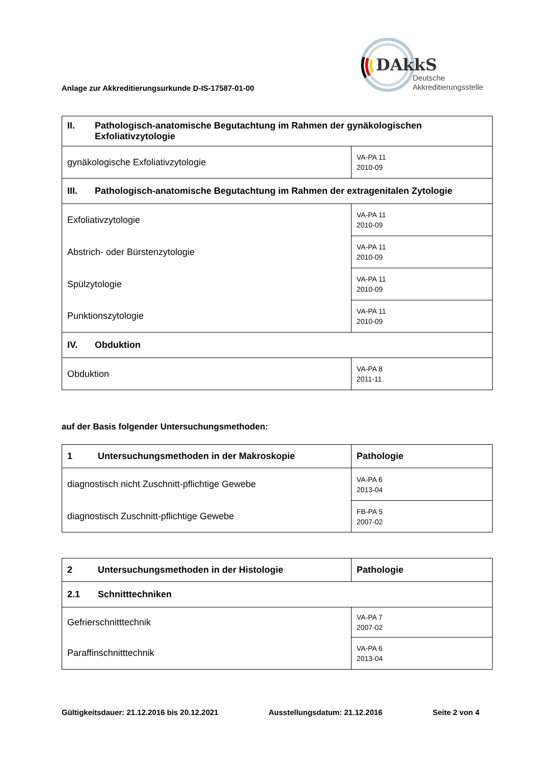Anlage zur Akkreditierungsurkunde D-IS-17587-01-00
DAkkS
Deutsche
Akkreditierungsstelle
| II. Pathologisch-anatomische Begutachtung im Rahmen der gynäkologischen Exfoliativzytologie | |
| --- | --- |
| gynäkologische Exfoliativzytologie | VA-PA 11 2010-09 |
| III. Pathologisch-anatomische Begutachtung im Rahmen der extragenitalen Zytologie | |
| Exfoliativzytologie | VA-PA 11 2010-09 |
| Abstrich- oder Bürstenzytologie | VA-PA 11 2010-09 |
| Spülzytologie | VA-PA 11 2010-09 |
| Punktionszytologie | VA-PA 11 2010-09 |
| IV. Obduktion | |
| Obduktion | VA-PA 8 2011-11 |
auf der Basis folgender Untersuchungsmethoden:
| 1 Untersuchungsmethoden in der Makroskopie | Pathologie |
| --- | --- |
| diagnostisch nicht Zuschnitt-pflichtige Gewebe | VA-PA 6 2013-04 |
| diagnostisch Zuschnitt-pflichtige Gewebe | FB-PA 5 2007-02 |
| 2 Untersuchungsmethoden in der Histologie | Pathologie |
| --- | --- |
| 2.1 Schnitttechniken | |
| Gefrierschnitttechnik | VA-PA 7 2007-02 |
| Paraffinschnitttechnik | VA-PA 6 2013-04 |
Gültigkeitsdauer: 21.12.2016 bis 20.12.2021 Ausstellungsdatum: 21.12.2016 Seite 2 von 4